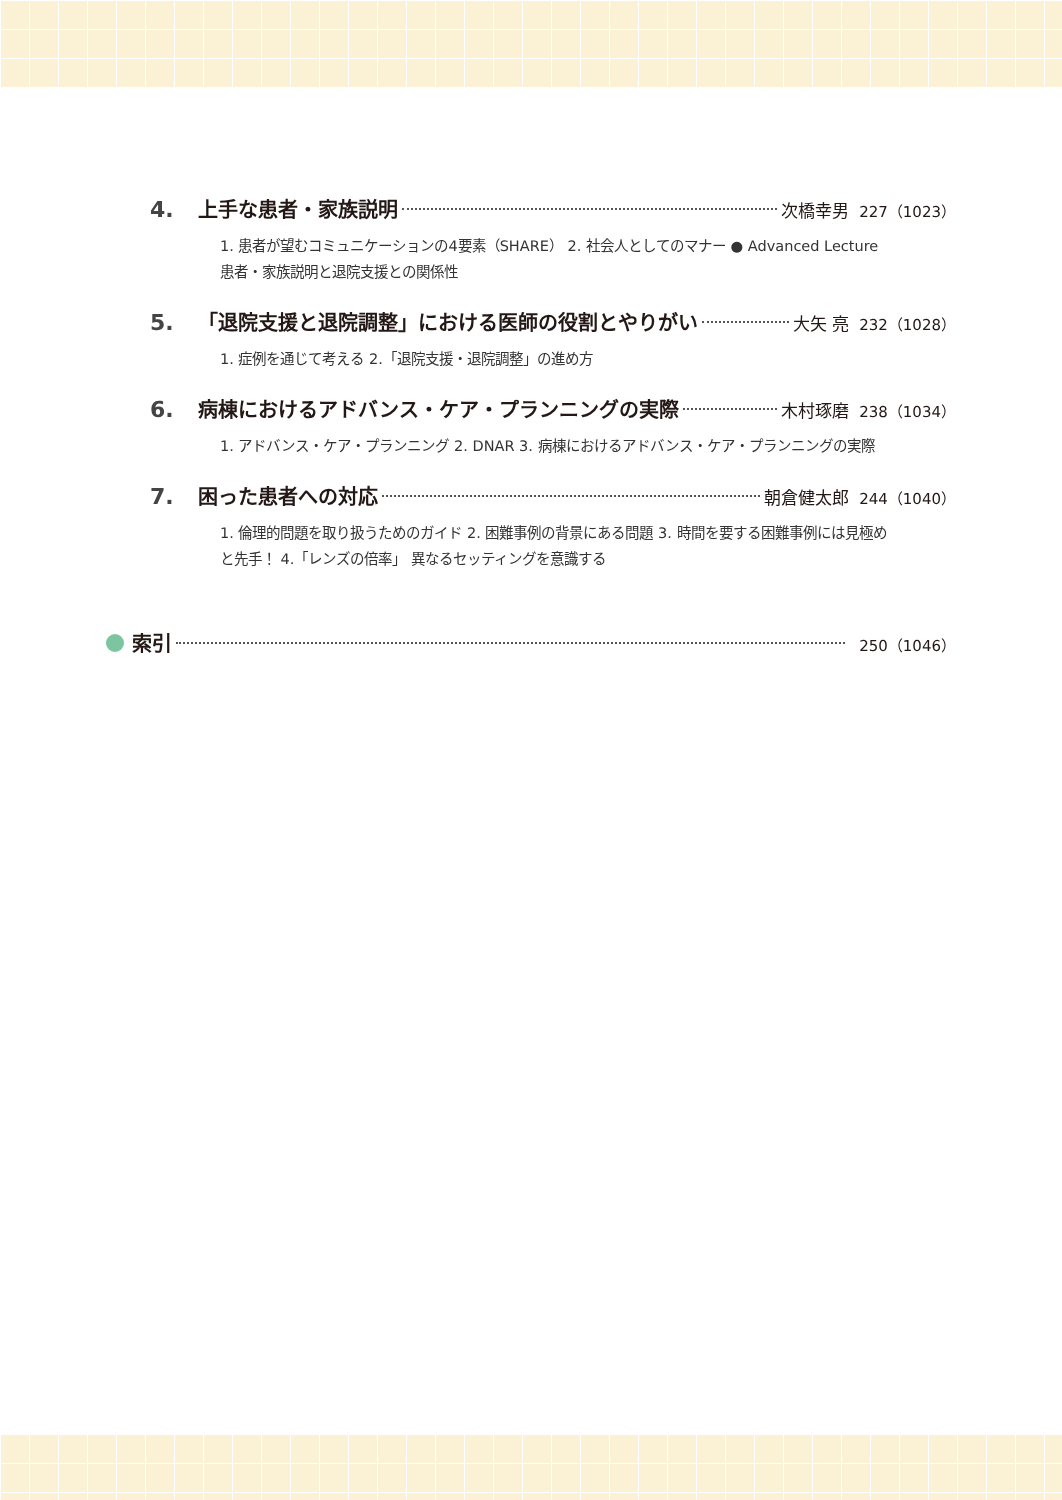4. 上手な患者・家族説明 次橋幸男 227（1023）
1. 患者が望むコミュニケーションの4要素（SHARE） 2. 社会人としてのマナー ● Advanced Lecture 患者・家族説明と退院支援との関係性
5. 「退院支援と退院調整」における医師の役割とやりがい 大矢 亮 232（1028）
1. 症例を通じて考える 2.「退院支援・退院調整」の進め方
6. 病棟におけるアドバンス・ケア・プランニングの実際 木村琢磨 238（1034）
1. アドバンス・ケア・プランニング 2. DNAR 3. 病棟におけるアドバンス・ケア・プランニングの実際
7. 困った患者への対応 朝倉健太郎 244（1040）
1. 倫理的問題を取り扱うためのガイド 2. 困難事例の背景にある問題 3. 時間を要する困難事例には見極めと先手！ 4.「レンズの倍率」 異なるセッティングを意識する
索引 250（1046）